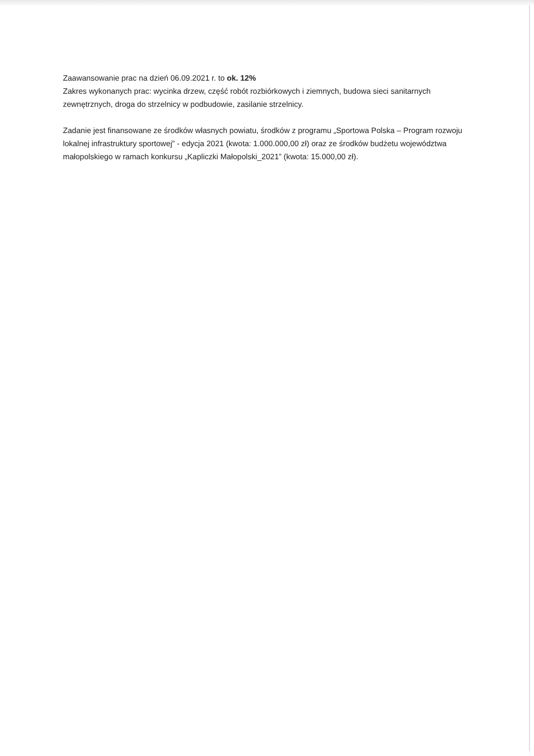Zaawansowanie prac na dzień 06.09.2021 r. to ok. 12%
Zakres wykonanych prac: wycinka drzew, część robót rozbiórkowych i ziemnych, budowa sieci sanitarnych zewnętrznych, droga do strzelnicy w podbudowie, zasilanie strzelnicy.
Zadanie jest finansowane ze środków własnych powiatu, środków z programu „Sportowa Polska – Program rozwoju lokalnej infrastruktury sportowej” - edycja 2021 (kwota: 1.000.000,00 zł) oraz ze środków budżetu województwa małopolskiego w ramach konkursu „Kapliczki Małopolski_2021” (kwota: 15.000,00 zł).